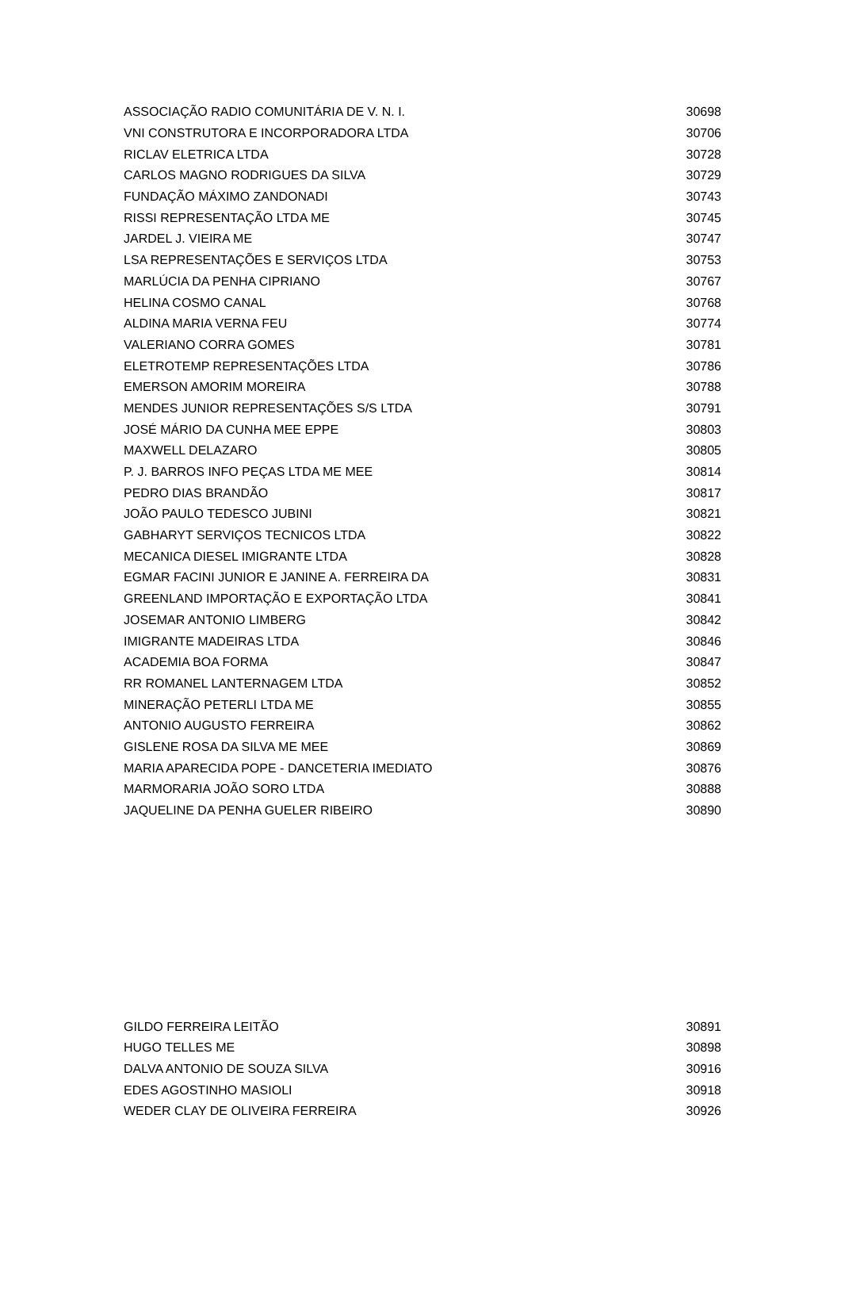| ASSOCIAÇÃO RADIO COMUNITÁRIA DE V. N. I. | 30698 |
| VNI CONSTRUTORA E INCORPORADORA LTDA | 30706 |
| RICLAV ELETRICA LTDA | 30728 |
| CARLOS MAGNO RODRIGUES DA SILVA | 30729 |
| FUNDAÇÃO MÁXIMO ZANDONADI | 30743 |
| RISSI REPRESENTAÇÃO LTDA ME | 30745 |
| JARDEL J. VIEIRA ME | 30747 |
| LSA REPRESENTAÇÕES E SERVIÇOS LTDA | 30753 |
| MARLÚCIA DA PENHA CIPRIANO | 30767 |
| HELINA COSMO CANAL | 30768 |
| ALDINA MARIA VERNA FEU | 30774 |
| VALERIANO CORRA GOMES | 30781 |
| ELETROTEMP REPRESENTAÇÕES LTDA | 30786 |
| EMERSON AMORIM MOREIRA | 30788 |
| MENDES JUNIOR REPRESENTAÇÕES S/S LTDA | 30791 |
| JOSÉ MÁRIO DA CUNHA MEE EPPE | 30803 |
| MAXWELL DELAZARO | 30805 |
| P. J. BARROS INFO PEÇAS LTDA ME MEE | 30814 |
| PEDRO DIAS BRANDÃO | 30817 |
| JOÃO PAULO TEDESCO JUBINI | 30821 |
| GABHARYT SERVIÇOS TECNICOS LTDA | 30822 |
| MECANICA DIESEL IMIGRANTE LTDA | 30828 |
| EGMAR FACINI JUNIOR E JANINE A. FERREIRA DA | 30831 |
| GREENLAND IMPORTAÇÃO E EXPORTAÇÃO LTDA | 30841 |
| JOSEMAR ANTONIO LIMBERG | 30842 |
| IMIGRANTE MADEIRAS LTDA | 30846 |
| ACADEMIA BOA FORMA | 30847 |
| RR ROMANEL LANTERNAGEM LTDA | 30852 |
| MINERAÇÃO PETERLI LTDA ME | 30855 |
| ANTONIO AUGUSTO FERREIRA | 30862 |
| GISLENE ROSA DA SILVA ME MEE | 30869 |
| MARIA APARECIDA POPE - DANCETERIA IMEDIATO | 30876 |
| MARMORARIA JOÃO SORO LTDA | 30888 |
| JAQUELINE DA PENHA GUELER RIBEIRO | 30890 |
| GILDO FERREIRA LEITÃO | 30891 |
| HUGO TELLES ME | 30898 |
| DALVA ANTONIO DE SOUZA SILVA | 30916 |
| EDES AGOSTINHO MASIOLI | 30918 |
| WEDER CLAY DE OLIVEIRA FERREIRA | 30926 |